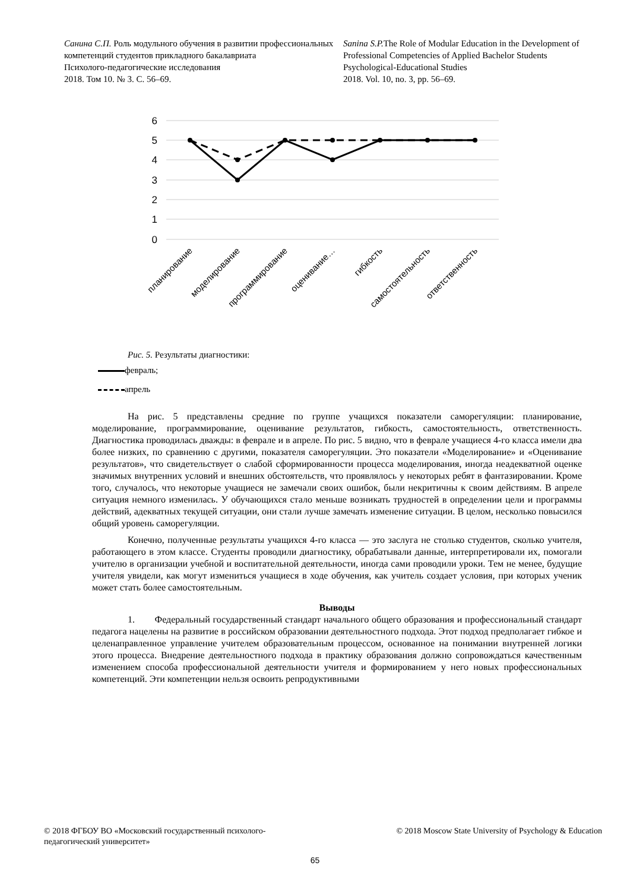Санина С.П. Роль модульного обучения в развитии профессиональных компетенций студентов прикладного бакалавриата
Психолого-педагогические исследования
2018. Том 10. № 3. С. 56–69.
Sanina S.P. The Role of Modular Education in the Development of Professional Competencies of Applied Bachelor Students
Psychological-Educational Studies
2018. Vol. 10, no. 3, pp. 56–69.
6
5
4
3
2
1
0
планирование
моделирование
программирование
оценивание…
гибкость
самостоятельность
ответственность
Рис. 5. Результаты диагностики:
февраль;
апрель
На рис. 5 представлены средние по группе учащихся показатели саморегуляции: планирование, моделирование, программирование, оценивание результатов, гибкость, самостоятельность, ответственность. Диагностика проводилась дважды: в феврале и в апреле. По рис. 5 видно, что в феврале учащиеся 4-го класса имели два более низких, по сравнению с другими, показателя саморегуляции. Это показатели «Моделирование» и «Оценивание результатов», что свидетельствует о слабой сформированности процесса моделирования, иногда неадекватной оценке значимых внутренних условий и внешних обстоятельств, что проявлялось у некоторых ребят в фантазировании. Кроме того, случалось, что некоторые учащиеся не замечали своих ошибок, были некритичны к своим действиям. В апреле ситуация немного изменилась. У обучающихся стало меньше возникать трудностей в определении цели и программы действий, адекватных текущей ситуации, они стали лучше замечать изменение ситуации. В целом, несколько повысился общий уровень саморегуляции.
Конечно, полученные результаты учащихся 4-го класса — это заслуга не столько студентов, сколько учителя, работающего в этом классе. Студенты проводили диагностику, обрабатывали данные, интерпретировали их, помогали учителю в организации учебной и воспитательной деятельности, иногда сами проводили уроки. Тем не менее, будущие учителя увидели, как могут измениться учащиеся в ходе обучения, как учитель создает условия, при которых ученик может стать более самостоятельным.
Выводы
1. Федеральный государственный стандарт начального общего образования и профессиональный стандарт педагога нацелены на развитие в российском образовании деятельностного подхода. Этот подход предполагает гибкое и целенаправленное управление учителем образовательным процессом, основанное на понимании внутренней логики этого процесса. Внедрение деятельностного подхода в практику образования должно сопровождаться качественным изменением способа профессиональной деятельности учителя и формированием у него новых профессиональных компетенций. Эти компетенции нельзя освоить репродуктивными
© 2018 ФГБОУ ВО «Московский государственный психолого-педагогический университет»
© 2018 Moscow State University of Psychology & Education
65